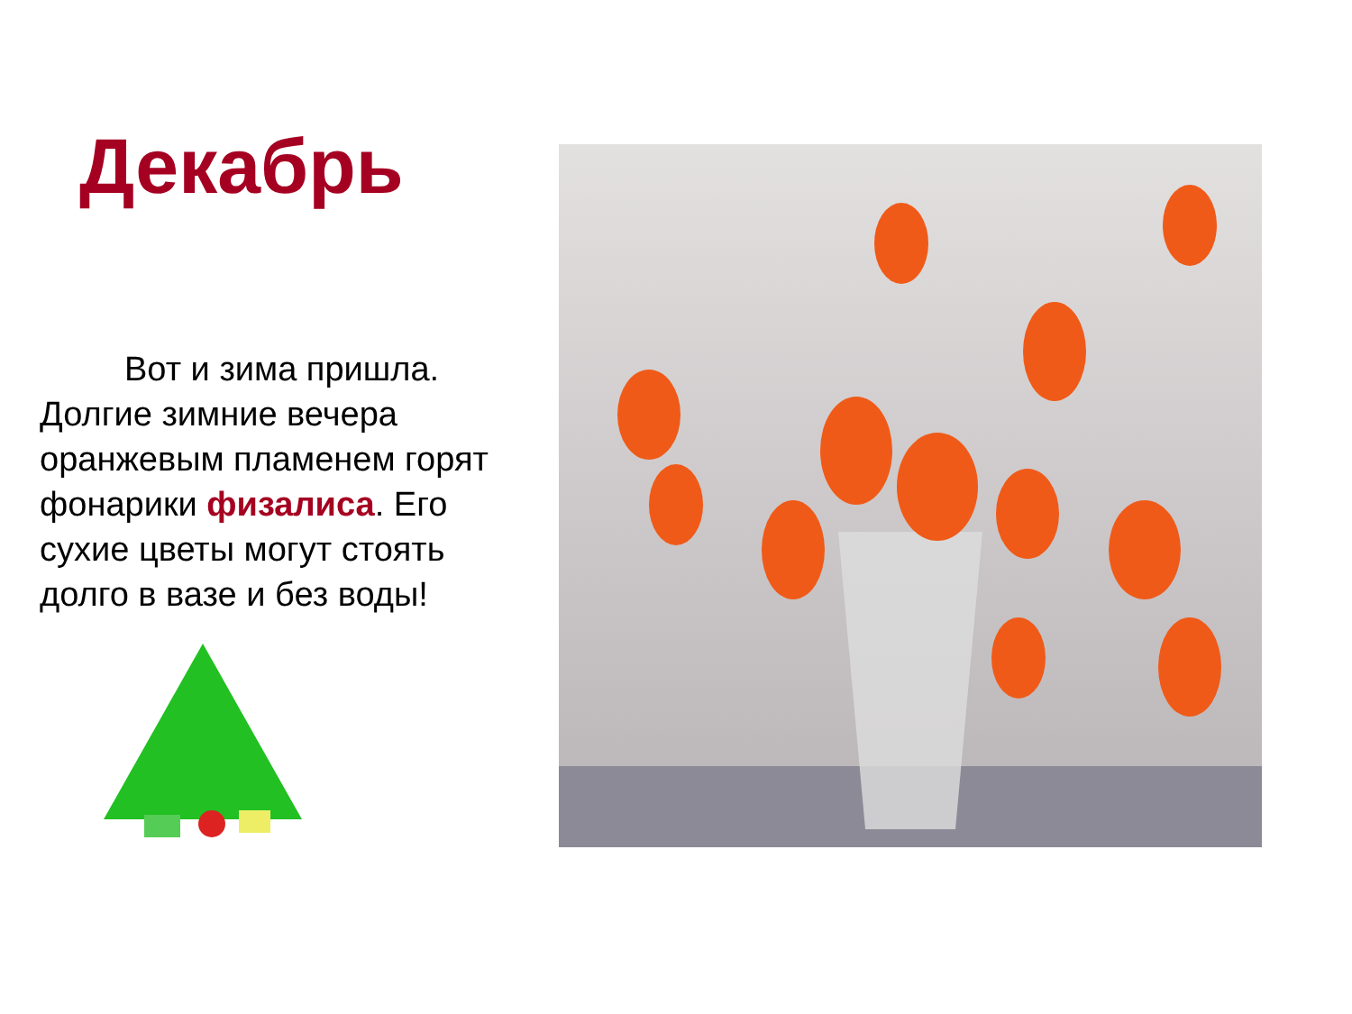Декабрь
Вот и зима пришла. Долгие зимние вечера оранжевым пламенем горят фонарики физалиса. Его сухие цветы могут стоять долго в вазе и без воды!